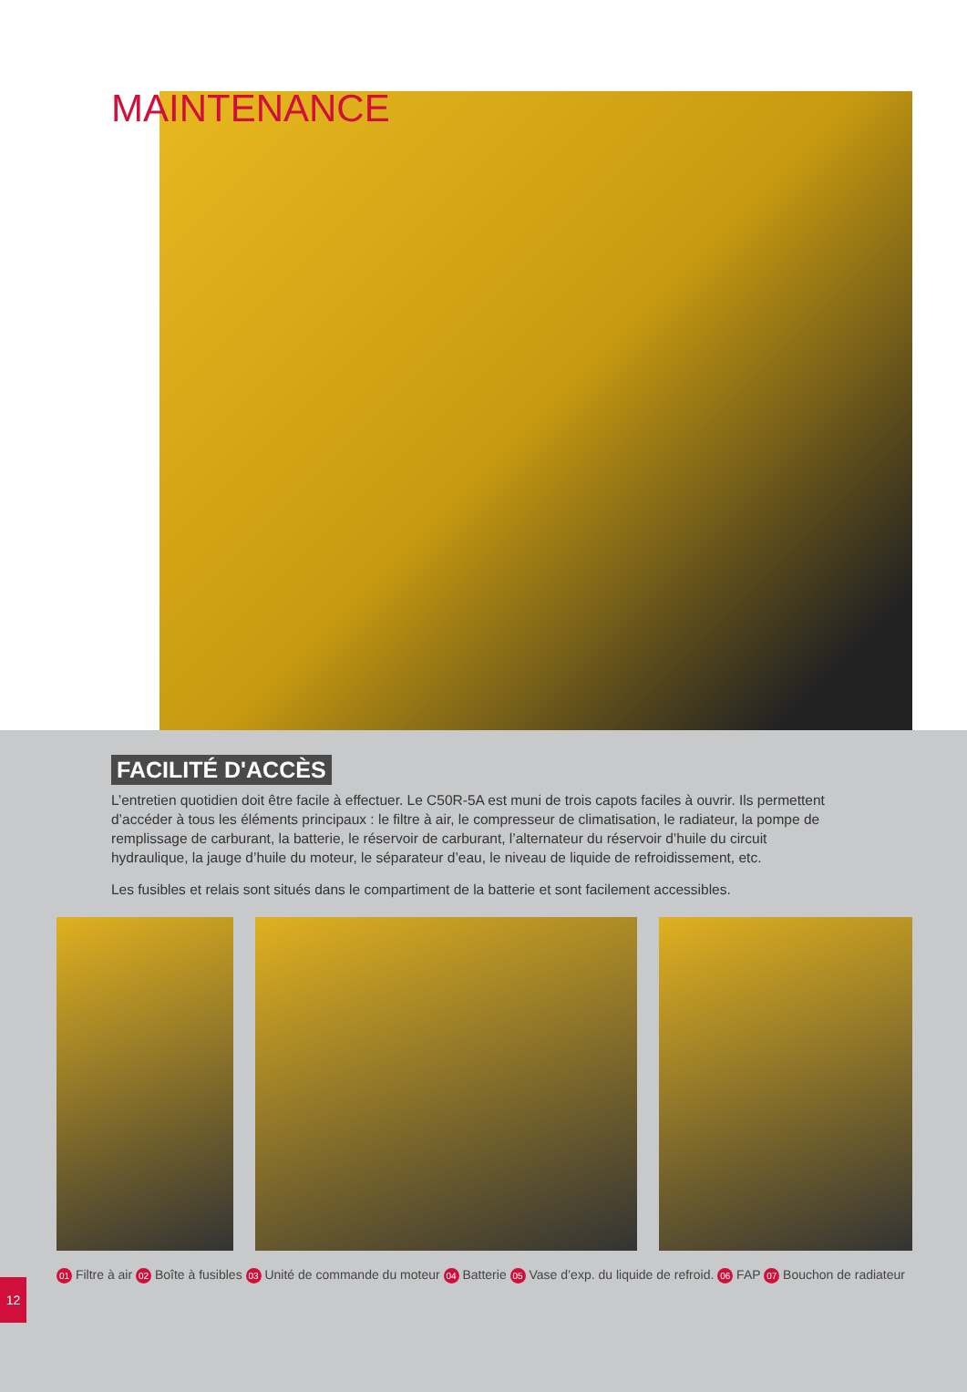MAINTENANCE
FACILITÉ D'ACCÈS
L’entretien quotidien doit être facile à effectuer. Le C50R-5A est muni de trois capots faciles à ouvrir. Ils permettent d’accéder à tous les éléments principaux : le filtre à air, le compresseur de climatisation, le radiateur, la pompe de remplissage de carburant, la batterie, le réservoir de carburant, l’alternateur du réservoir d’huile du circuit hydraulique, la jauge d’huile du moteur, le séparateur d’eau, le niveau de liquide de refroidissement, etc.
Les fusibles et relais sont situés dans le compartiment de la batterie et sont facilement accessibles.
01 Filtre à air 02 Boîte à fusibles 03 Unité de commande du moteur 04 Batterie 05 Vase d’exp. du liquide de refroid. 06 FAP 07 Bouchon de radiateur
12